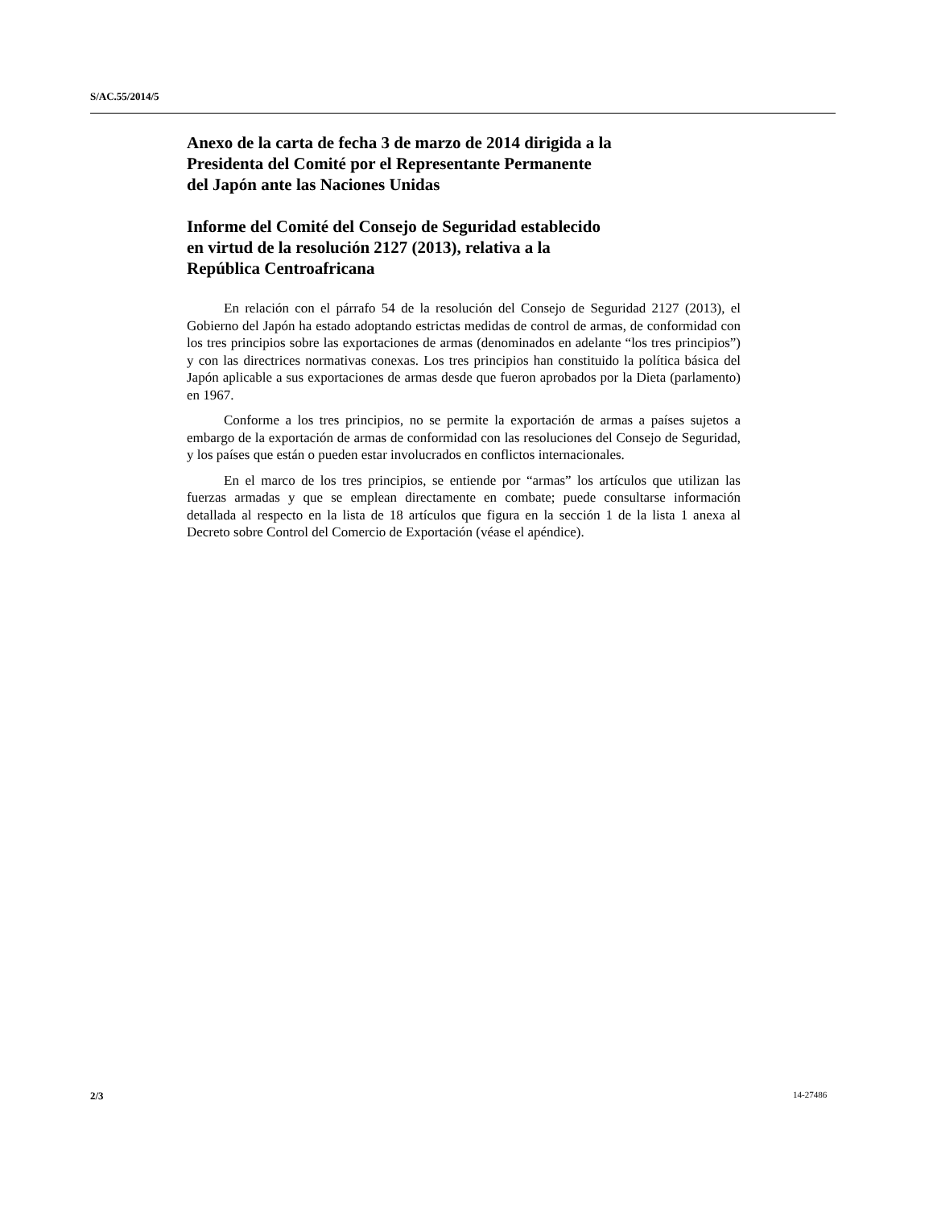S/AC.55/2014/5
Anexo de la carta de fecha 3 de marzo de 2014 dirigida a la
Presidenta del Comité por el Representante Permanente
del Japón ante las Naciones Unidas
Informe del Comité del Consejo de Seguridad establecido
en virtud de la resolución 2127 (2013), relativa a la
República Centroafricana
En relación con el párrafo 54 de la resolución del Consejo de Seguridad 2127 (2013), el Gobierno del Japón ha estado adoptando estrictas medidas de control de armas, de conformidad con los tres principios sobre las exportaciones de armas (denominados en adelante “los tres principios”) y con las directrices normativas conexas. Los tres principios han constituido la política básica del Japón aplicable a sus exportaciones de armas desde que fueron aprobados por la Dieta (parlamento) en 1967.
Conforme a los tres principios, no se permite la exportación de armas a países sujetos a embargo de la exportación de armas de conformidad con las resoluciones del Consejo de Seguridad, y los países que están o pueden estar involucrados en conflictos internacionales.
En el marco de los tres principios, se entiende por “armas” los artículos que utilizan las fuerzas armadas y que se emplean directamente en combate; puede consultarse información detallada al respecto en la lista de 18 artículos que figura en la sección 1 de la lista 1 anexa al Decreto sobre Control del Comercio de Exportación (véase el apéndice).
2/3 14-27486